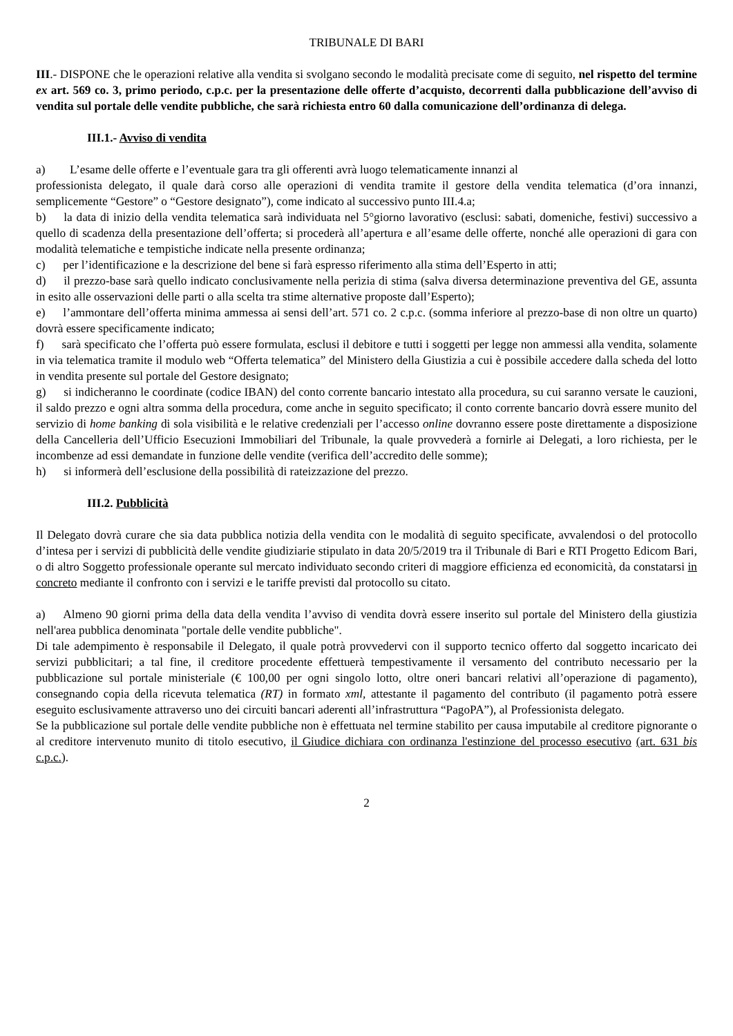TRIBUNALE DI BARI
III.- DISPONE che le operazioni relative alla vendita si svolgano secondo le modalità precisate come di seguito, nel rispetto del termine ex art. 569 co. 3, primo periodo, c.p.c. per la presentazione delle offerte d’acquisto, decorrenti dalla pubblicazione dell’avviso di vendita sul portale delle vendite pubbliche, che sarà richiesta entro 60 dalla comunicazione dell’ordinanza di delega.
III.1.- Avviso di vendita
a) L’esame delle offerte e l’eventuale gara tra gli offerenti avrà luogo telematicamente innanzi al
professionista delegato, il quale darà corso alle operazioni di vendita tramite il gestore della vendita telematica (d’ora innanzi, semplicemente “Gestore” o “Gestore designato”), come indicato al successivo punto III.4.a;
b)  la data di inizio della vendita telematica sarà individuata nel 5°giorno lavorativo (esclusi: sabati, domeniche, festivi) successivo a quello di scadenza della presentazione dell’offerta; si procederà all’apertura e all’esame delle offerte, nonché alle operazioni di gara con modalità telematiche e tempistiche indicate nella presente ordinanza;
c)  per l’identificazione e la descrizione del bene si farà espresso riferimento alla stima dell’Esperto in atti;
d)  il prezzo-base sarà quello indicato conclusivamente nella perizia di stima (salva diversa determinazione preventiva del GE, assunta in esito alle osservazioni delle parti o alla scelta tra stime alternative proposte dall’Esperto);
e)  l’ammontare dell’offerta minima ammessa ai sensi dell’art. 571 co. 2 c.p.c. (somma inferiore al prezzo-base di non oltre un quarto) dovrà essere specificamente indicato;
f)  sarà specificato che l’offerta può essere formulata, esclusi il debitore e tutti i soggetti per legge non ammessi alla vendita, solamente in via telematica tramite il modulo web “Offerta telematica” del Ministero della Giustizia a cui è possibile accedere dalla scheda del lotto in vendita presente sul portale del Gestore designato;
g)  si indicheranno le coordinate (codice IBAN) del conto corrente bancario intestato alla procedura, su cui saranno versate le cauzioni, il saldo prezzo e ogni altra somma della procedura, come anche in seguito specificato; il conto corrente bancario dovrà essere munito del servizio di home banking di sola visibilità e le relative credenziali per l’accesso online dovranno essere poste direttamente a disposizione della Cancelleria dell’Ufficio Esecuzioni Immobiliari del Tribunale, la quale provvederà a fornirle ai Delegati, a loro richiesta, per le incombenze ad essi demandate in funzione delle vendite (verifica dell’accredito delle somme);
h)  si informerà dell’esclusione della possibilità di rateizzazione del prezzo.
III.2. Pubblicità
Il Delegato dovrà curare che sia data pubblica notizia della vendita con le modalità di seguito specificate, avvalendosi o del protocollo d’intesa per i servizi di pubblicità delle vendite giudiziarie stipulato in data 20/5/2019 tra il Tribunale di Bari e RTI Progetto Edicom Bari, o di altro Soggetto professionale operante sul mercato individuato secondo criteri di maggiore efficienza ed economicità, da constatarsi in concreto mediante il confronto con i servizi e le tariffe previsti dal protocollo su citato.
a)  Almeno 90 giorni prima della data della vendita l’avviso di vendita dovrà essere inserito sul portale del Ministero della giustizia nell'area pubblica denominata "portale delle vendite pubbliche".
Di tale adempimento è responsabile il Delegato, il quale potrà provvedervi con il supporto tecnico offerto dal soggetto incaricato dei servizi pubblicitari; a tal fine, il creditore procedente effettuerà tempestivamente il versamento del contributo necessario per la pubblicazione sul portale ministeriale (€ 100,00 per ogni singolo lotto, oltre oneri bancari relativi all’operazione di pagamento), consegnando copia della ricevuta telematica (RT) in formato xml, attestante il pagamento del contributo (il pagamento potrà essere eseguito esclusivamente attraverso uno dei circuiti bancari aderenti all’infrastruttura “PagoPA”), al Professionista delegato.
Se la pubblicazione sul portale delle vendite pubbliche non è effettuata nel termine stabilito per causa imputabile al creditore pignorante o al creditore intervenuto munito di titolo esecutivo, il Giudice dichiara con ordinanza l'estinzione del processo esecutivo (art. 631 bis c.p.c.).
2